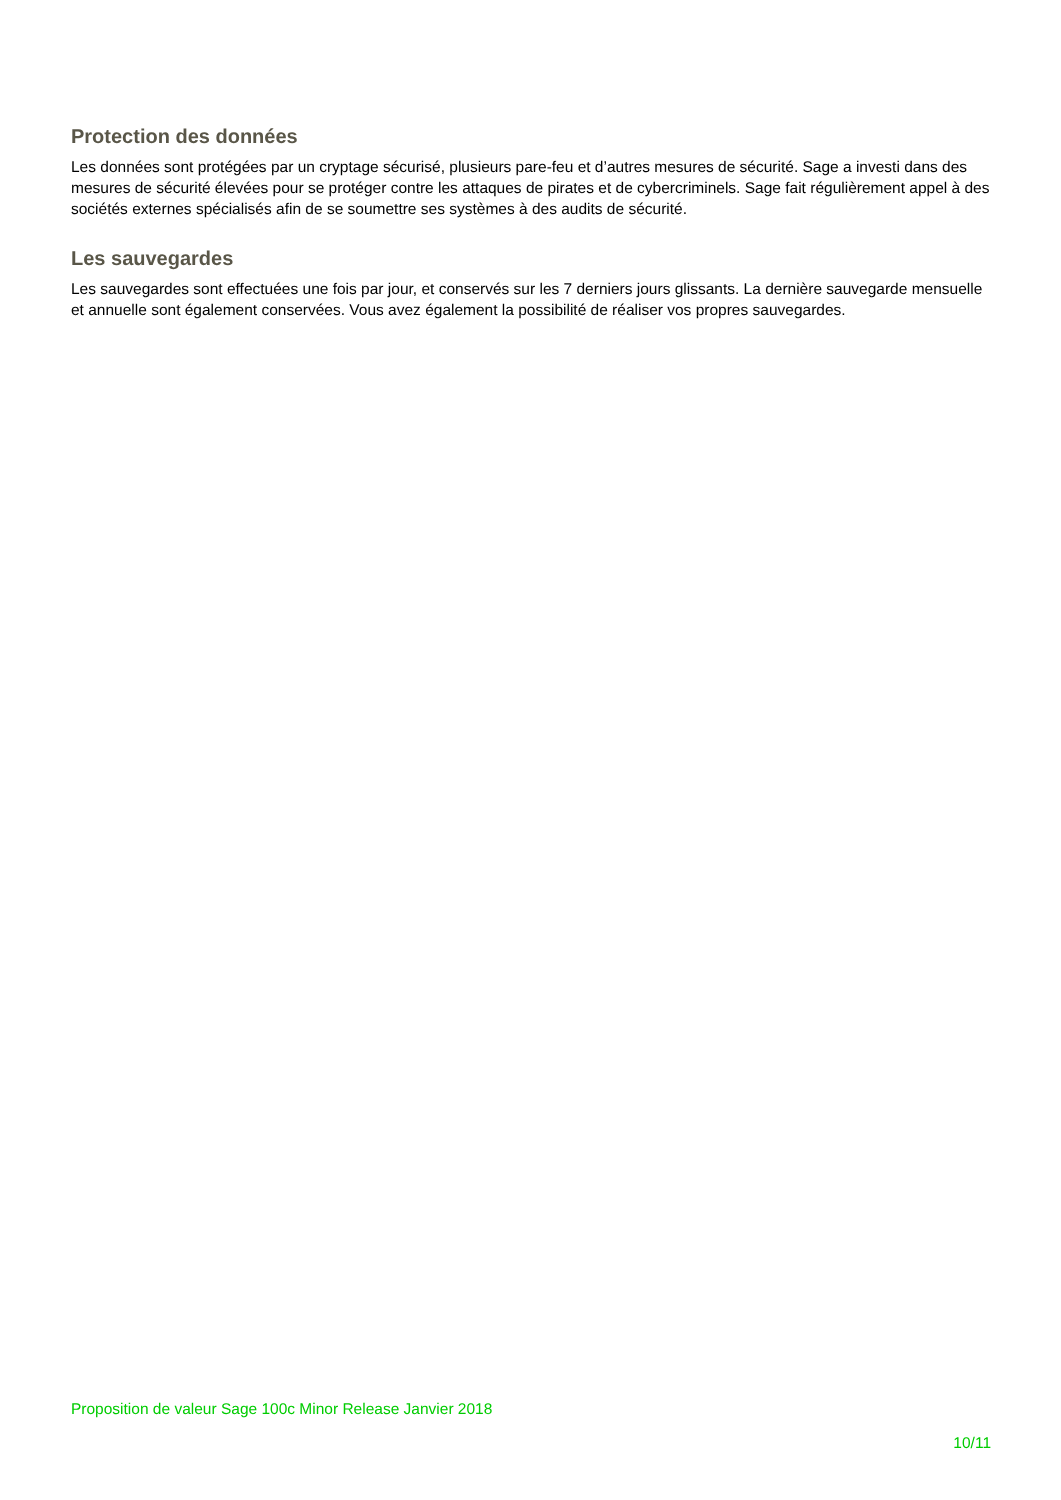Protection des données
Les données sont protégées par un cryptage sécurisé, plusieurs pare-feu et d’autres mesures de sécurité. Sage a investi dans des mesures de sécurité élevées pour se protéger contre les attaques de pirates et de cybercriminels. Sage fait régulièrement appel à des sociétés externes spécialisés afin de se soumettre ses systèmes à des audits de sécurité.
Les sauvegardes
Les sauvegardes sont effectuées une fois par jour, et conservés sur les 7 derniers jours glissants. La dernière sauvegarde mensuelle et annuelle sont également conservées. Vous avez également la possibilité de réaliser vos propres sauvegardes.
Proposition de valeur Sage 100c Minor Release Janvier 2018
10/11